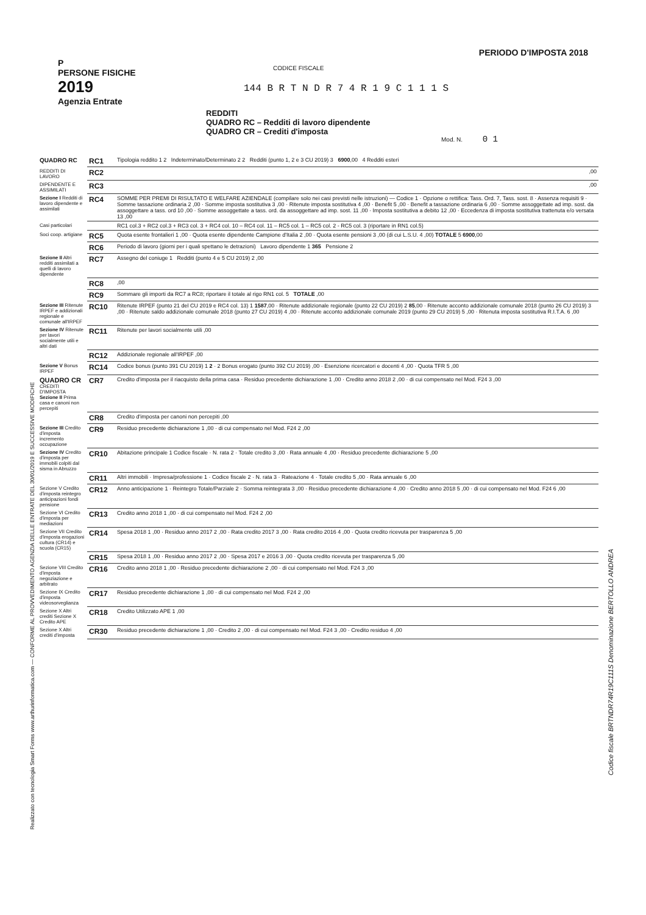P
PERSONE FISICHE
2019
Agenzia Entrate
PERIODO D'IMPOSTA 2018
CODICE FISCALE
144 B R T N D R 7 4 R 1 9 C 1 1 1 S
REDDITI
QUADRO RC – Redditi di lavoro dipendente
QUADRO CR – Crediti d'imposta
Mod. N. 0 1
Realizzato con tecnologia Smart Forms www.arthurinformatica.com — CONFORME AL PROVVEDIMENTO AGENZIA DELLE ENTRATE DEL 30/01/2019 E SUCCESSIVE MODIFICHE
Codice fiscale BRTNDR74R19C111S Denominazione BERTOLLO ANDREA
| QUADRO RC | RC1 | Tipologia reddito 1 2 Indeterminato/Determinato 2 2 Redditi (punto 1, 2 e 3 CU 2019) 3 6900 ,00 4 Redditi esteri |
| REDDITI DI LAVORO | RC2 | ,00 |
| DIPENDENTE E ASSIMILATI | RC3 | ,00 |
| Sezione I Redditi di lavoro dipendente e assimilati | RC4 | SOMME PER PREMI DI RISULTATO E WELFARE AZIENDALE (compilare solo nei casi previsti nelle istruzioni) — Codice 1 · Opzione o rettifica: Tass. Ord. 7, Tass. sost. 8 · Assenza requisiti 9 · Somme tassazione ordinaria 2 ,00 · Somme imposta sostitutiva 3 ,00 · Ritenute imposta sostitutiva 4 ,00 · Benefit 5 ,00 · Benefit a tassazione ordinaria 6 ,00 · Somme assoggettate ad imp. sost. da assoggettare a tass. ord 10 ,00 · Somme assoggettate a tass. ord. da assoggettare ad imp. sost. 11 ,00 · Imposta sostitutiva a debito 12 ,00 · Eccedenza di imposta sostitutiva trattenuta e/o versata 13 ,00 |
| Casi particolari | | RC1 col.3 + RC2 col.3 + RC3 col. 3 + RC4 col. 10 – RC4 col. 11 – RC5 col. 1 – RC5 col. 2 - RC5 col. 3 (riportare in RN1 col.5) |
| Soci coop. artigiane | RC5 | Quota esente frontalieri 1 ,00 · Quota esente dipendente Campione d'Italia 2 ,00 · Quota esente pensioni 3 ,00 (di cui L.S.U. 4 ,00) TOTALE 5 6900 ,00 |
| | RC6 | Periodo di lavoro (giorni per i quali spettano le detrazioni) Lavoro dipendente 1 365 Pensione 2 |
| Sezione II Altri redditi assimilati a quelli di lavoro dipendente | RC7 | Assegno del coniuge 1 Redditi (punto 4 e 5 CU 2019) 2 ,00 |
| | RC8 | ,00 |
| | RC9 | Sommare gli importi da RC7 a RC8; riportare il totale al rigo RN1 col. 5 TOTALE ,00 |
| Sezione III Ritenute IRPEF e addizionali regionale e comunale all'IRPEF | RC10 | Ritenute IRPEF (punto 21 del CU 2019 e RC4 col. 13) 1 1587 ,00 · Ritenute addizionale regionale (punto 22 CU 2019) 2 85 ,00 · Ritenute acconto addizionale comunale 2018 (punto 26 CU 2019) 3 ,00 · Ritenute saldo addizionale comunale 2018 (punto 27 CU 2019) 4 ,00 · Ritenute acconto addizionale comunale 2019 (punto 29 CU 2019) 5 ,00 · Ritenuta imposta sostitutiva R.I.T.A. 6 ,00 |
| Sezione IV Ritenute per lavori socialmente utili e altri dati | RC11 | Ritenute per lavori socialmente utili ,00 |
| | RC12 | Addizionale regionale all'IRPEF ,00 |
| Sezione V Bonus IRPEF | RC14 | Codice bonus (punto 391 CU 2019) 1 2 · 2 Bonus erogato (punto 392 CU 2019) ,00 · Esenzione ricercatori e docenti 4 ,00 · Quota TFR 5 ,00 |
| QUADRO CR CREDITI D'IMPOSTA Sezione II Prima casa e canoni non percepiti | CR7 | Credito d'imposta per il riacquisto della prima casa · Residuo precedente dichiarazione 1 ,00 · Credito anno 2018 2 ,00 · di cui compensato nel Mod. F24 3 ,00 |
| | CR8 | Credito d'imposta per canoni non percepiti ,00 |
| Sezione III Credito d'imposta incremento occupazione | CR9 | Residuo precedente dichiarazione 1 ,00 · di cui compensato nel Mod. F24 2 ,00 |
| Sezione IV Credito d'imposta per immobili colpiti dal sisma in Abruzzo | CR10 | Abitazione principale 1 Codice fiscale · N. rata 2 · Totale credito 3 ,00 · Rata annuale 4 ,00 · Residuo precedente dichiarazione 5 ,00 |
| | CR11 | Altri immobili · Impresa/professione 1 · Codice fiscale 2 · N. rata 3 · Rateazione 4 · Totale credito 5 ,00 · Rata annuale 6 ,00 |
| Sezione V Credito d'imposta reintegro anticipazioni fondi pensione | CR12 | Anno anticipazione 1 · Reintegro Totale/Parziale 2 · Somma reintegrata 3 ,00 · Residuo precedente dichiarazione 4 ,00 · Credito anno 2018 5 ,00 · di cui compensato nel Mod. F24 6 ,00 |
| Sezione VI Credito d'imposta per mediazioni | CR13 | Credito anno 2018 1 ,00 · di cui compensato nel Mod. F24 2 ,00 |
| Sezione VII Credito d'imposta erogazioni cultura (CR14) e scuola (CR15) | CR14 | Spesa 2018 1 ,00 · Residuo anno 2017 2 ,00 · Rata credito 2017 3 ,00 · Rata credito 2016 4 ,00 · Quota credito ricevuta per trasparenza 5 ,00 |
| | CR15 | Spesa 2018 1 ,00 · Residuo anno 2017 2 ,00 · Spesa 2017 e 2016 3 ,00 · Quota credito ricevuta per trasparenza 5 ,00 |
| Sezione VIII Credito d'imposta negoziazione e arbitrato | CR16 | Credito anno 2018 1 ,00 · Residuo precedente dichiarazione 2 ,00 · di cui compensato nel Mod. F24 3 ,00 |
| Sezione IX Credito d'imposta videosorveglianza | CR17 | Residuo precedente dichiarazione 1 ,00 · di cui compensato nel Mod. F24 2 ,00 |
| Sezione X Altri crediti Sezione X Credito APE | CR18 | Credito Utilizzato APE 1 ,00 |
| Sezione X Altri crediti d'imposta | CR30 | Residuo precedente dichiarazione 1 ,00 · Credito 2 ,00 · di cui compensato nel Mod. F24 3 ,00 · Credito residuo 4 ,00 |